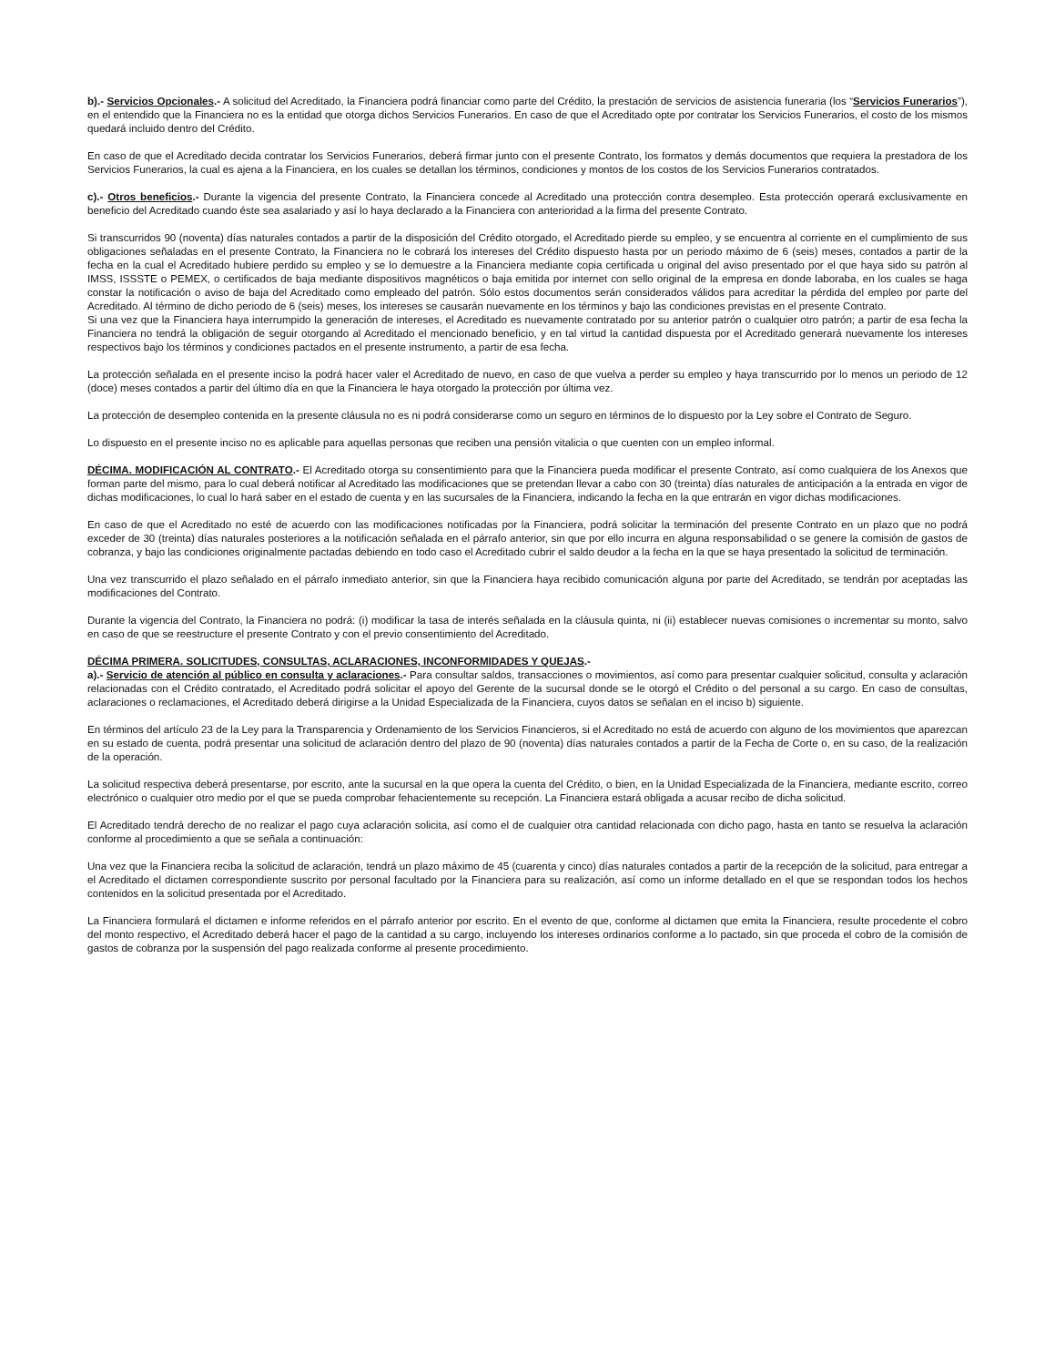b).- Servicios Opcionales.- A solicitud del Acreditado, la Financiera podrá financiar como parte del Crédito, la prestación de servicios de asistencia funeraria (los “Servicios Funerarios”), en el entendido que la Financiera no es la entidad que otorga dichos Servicios Funerarios. En caso de que el Acreditado opte por contratar los Servicios Funerarios, el costo de los mismos quedará incluido dentro del Crédito.
En caso de que el Acreditado decida contratar los Servicios Funerarios, deberá firmar junto con el presente Contrato, los formatos y demás documentos que requiera la prestadora de los Servicios Funerarios, la cual es ajena a la Financiera, en los cuales se detallan los términos, condiciones y montos de los costos de los Servicios Funerarios contratados.
c).- Otros beneficios.- Durante la vigencia del presente Contrato, la Financiera concede al Acreditado una protección contra desempleo. Esta protección operará exclusivamente en beneficio del Acreditado cuando éste sea asalariado y así lo haya declarado a la Financiera con anterioridad a la firma del presente Contrato.
Si transcurridos 90 (noventa) días naturales contados a partir de la disposición del Crédito otorgado, el Acreditado pierde su empleo, y se encuentra al corriente en el cumplimiento de sus obligaciones señaladas en el presente Contrato, la Financiera no le cobrará los intereses del Crédito dispuesto hasta por un periodo máximo de 6 (seis) meses, contados a partir de la fecha en la cual el Acreditado hubiere perdido su empleo y se lo demuestre a la Financiera mediante copia certificada u original del aviso presentado por el que haya sido su patrón al IMSS, ISSSTE o PEMEX, o certificados de baja mediante dispositivos magnéticos o baja emitida por internet con sello original de la empresa en donde laboraba, en los cuales se haga constar la notificación o aviso de baja del Acreditado como empleado del patrón. Sólo estos documentos serán considerados válidos para acreditar la pérdida del empleo por parte del Acreditado. Al término de dicho periodo de 6 (seis) meses, los intereses se causarán nuevamente en los términos y bajo las condiciones previstas en el presente Contrato.
Si una vez que la Financiera haya interrumpido la generación de intereses, el Acreditado es nuevamente contratado por su anterior patrón o cualquier otro patrón; a partir de esa fecha la Financiera no tendrá la obligación de seguir otorgando al Acreditado el mencionado beneficio, y en tal virtud la cantidad dispuesta por el Acreditado generará nuevamente los intereses respectivos bajo los términos y condiciones pactados en el presente instrumento, a partir de esa fecha.
La protección señalada en el presente inciso la podrá hacer valer el Acreditado de nuevo, en caso de que vuelva a perder su empleo y haya transcurrido por lo menos un periodo de 12 (doce) meses contados a partir del último día en que la Financiera le haya otorgado la protección por última vez.
La protección de desempleo contenida en la presente cláusula no es ni podrá considerarse como un seguro en términos de lo dispuesto por la Ley sobre el Contrato de Seguro.
Lo dispuesto en el presente inciso no es aplicable para aquellas personas que reciben una pensión vitalicia o que cuenten con un empleo informal.
DÉCIMA. MODIFICACIÓN AL CONTRATO.- El Acreditado otorga su consentimiento para que la Financiera pueda modificar el presente Contrato, así como cualquiera de los Anexos que forman parte del mismo, para lo cual deberá notificar al Acreditado las modificaciones que se pretendan llevar a cabo con 30 (treinta) días naturales de anticipación a la entrada en vigor de dichas modificaciones, lo cual lo hará saber en el estado de cuenta y en las sucursales de la Financiera, indicando la fecha en la que entrarán en vigor dichas modificaciones.
En caso de que el Acreditado no esté de acuerdo con las modificaciones notificadas por la Financiera, podrá solicitar la terminación del presente Contrato en un plazo que no podrá exceder de 30 (treinta) días naturales posteriores a la notificación señalada en el párrafo anterior, sin que por ello incurra en alguna responsabilidad o se genere la comisión de gastos de cobranza, y bajo las condiciones originalmente pactadas debiendo en todo caso el Acreditado cubrir el saldo deudor a la fecha en la que se haya presentado la solicitud de terminación.
Una vez transcurrido el plazo señalado en el párrafo inmediato anterior, sin que la Financiera haya recibido comunicación alguna por parte del Acreditado, se tendrán por aceptadas las modificaciones del Contrato.
Durante la vigencia del Contrato, la Financiera no podrá: (i) modificar la tasa de interés señalada en la cláusula quinta, ni (ii) establecer nuevas comisiones o incrementar su monto, salvo en caso de que se reestructure el presente Contrato y con el previo consentimiento del Acreditado.
DÉCIMA PRIMERA. SOLICITUDES, CONSULTAS, ACLARACIONES, INCONFORMIDADES Y QUEJAS.-
a).- Servicio de atención al público en consulta y aclaraciones.- Para consultar saldos, transacciones o movimientos, así como para presentar cualquier solicitud, consulta y aclaración relacionadas con el Crédito contratado, el Acreditado podrá solicitar el apoyo del Gerente de la sucursal donde se le otorgó el Crédito o del personal a su cargo. En caso de consultas, aclaraciones o reclamaciones, el Acreditado deberá dirigirse a la Unidad Especializada de la Financiera, cuyos datos se señalan en el inciso b) siguiente.
En términos del artículo 23 de la Ley para la Transparencia y Ordenamiento de los Servicios Financieros, si el Acreditado no está de acuerdo con alguno de los movimientos que aparezcan en su estado de cuenta, podrá presentar una solicitud de aclaración dentro del plazo de 90 (noventa) días naturales contados a partir de la Fecha de Corte o, en su caso, de la realización de la operación.
La solicitud respectiva deberá presentarse, por escrito, ante la sucursal en la que opera la cuenta del Crédito, o bien, en la Unidad Especializada de la Financiera, mediante escrito, correo electrónico o cualquier otro medio por el que se pueda comprobar fehacientemente su recepción. La Financiera estará obligada a acusar recibo de dicha solicitud.
El Acreditado tendrá derecho de no realizar el pago cuya aclaración solicita, así como el de cualquier otra cantidad relacionada con dicho pago, hasta en tanto se resuelva la aclaración conforme al procedimiento a que se señala a continuación:
Una vez que la Financiera reciba la solicitud de aclaración, tendrá un plazo máximo de 45 (cuarenta y cinco) días naturales contados a partir de la recepción de la solicitud, para entregar a el Acreditado el dictamen correspondiente suscrito por personal facultado por la Financiera para su realización, así como un informe detallado en el que se respondan todos los hechos contenidos en la solicitud presentada por el Acreditado.
La Financiera formulará el dictamen e informe referidos en el párrafo anterior por escrito. En el evento de que, conforme al dictamen que emita la Financiera, resulte procedente el cobro del monto respectivo, el Acreditado deberá hacer el pago de la cantidad a su cargo, incluyendo los intereses ordinarios conforme a lo pactado, sin que proceda el cobro de la comisión de gastos de cobranza por la suspensión del pago realizada conforme al presente procedimiento.